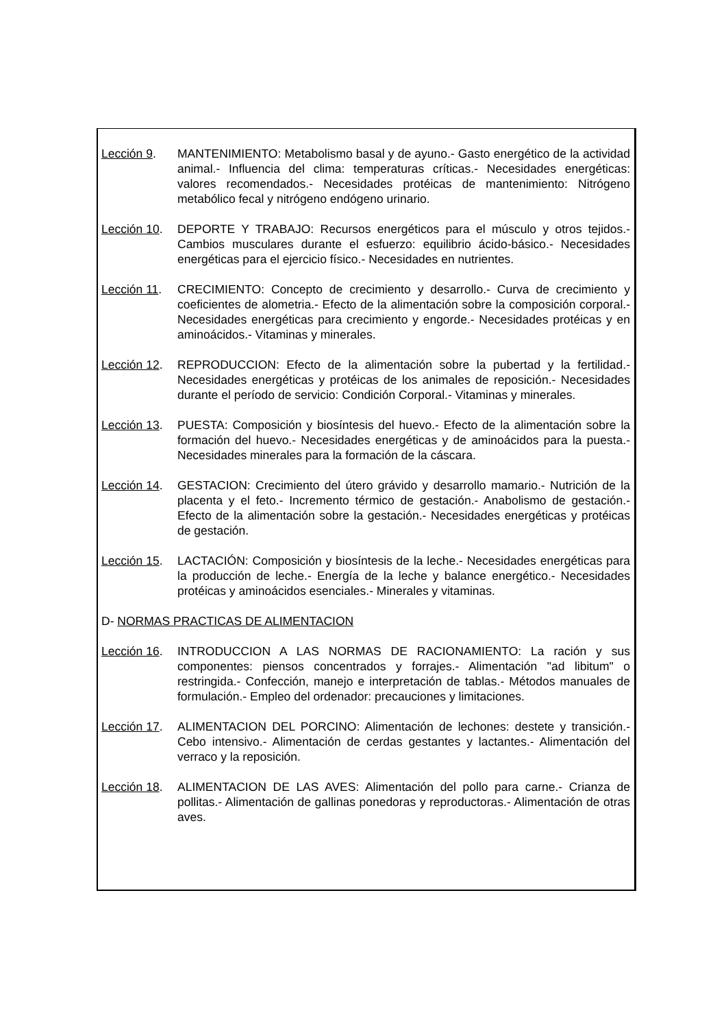Lección 9. MANTENIMIENTO: Metabolismo basal y de ayuno.- Gasto energético de la actividad animal.- Influencia del clima: temperaturas críticas.- Necesidades energéticas: valores recomendados.- Necesidades protéicas de mantenimiento: Nitrógeno metabólico fecal y nitrógeno endógeno urinario.
Lección 10.
DEPORTE Y TRABAJO: Recursos energéticos para el músculo y otros tejidos.- Cambios musculares durante el esfuerzo: equilibrio ácido-básico.- Necesidades energéticas para el ejercicio físico.- Necesidades en nutrientes.
Lección 11.
CRECIMIENTO: Concepto de crecimiento y desarrollo.- Curva de crecimiento y coeficientes de alometria.- Efecto de la alimentación sobre la composición corporal.- Necesidades energéticas para crecimiento y engorde.- Necesidades protéicas y en aminoácidos.- Vitaminas y minerales.
Lección 12.
REPRODUCCION: Efecto de la alimentación sobre la pubertad y la fertilidad.- Necesidades energéticas y protéicas de los animales de reposición.- Necesidades durante el período de servicio: Condición Corporal.- Vitaminas y minerales.
Lección 13.
PUESTA: Composición y biosíntesis del huevo.- Efecto de la alimentación sobre la formación del huevo.- Necesidades energéticas y de aminoácidos para la puesta.- Necesidades minerales para la formación de la cáscara.
Lección 14.
GESTACION: Crecimiento del útero grávido y desarrollo mamario.- Nutrición de la placenta y el feto.- Incremento térmico de gestación.- Anabolismo de gestación.- Efecto de la alimentación sobre la gestación.- Necesidades energéticas y protéicas de gestación.
Lección 15.
LACTACIÓN: Composición y biosíntesis de la leche.- Necesidades energéticas para la producción de leche.- Energía de la leche y balance energético.- Necesidades protéicas y aminoácidos esenciales.- Minerales y vitaminas.
D- NORMAS PRACTICAS DE ALIMENTACION
Lección 16.
INTRODUCCION A LAS NORMAS DE RACIONAMIENTO: La ración y sus componentes: piensos concentrados y forrajes.- Alimentación "ad libitum" o restringida.- Confección, manejo e interpretación de tablas.- Métodos manuales de formulación.- Empleo del ordenador: precauciones y limitaciones.
Lección 17.
ALIMENTACION DEL PORCINO: Alimentación de lechones: destete y transición.- Cebo intensivo.- Alimentación de cerdas gestantes y lactantes.- Alimentación del verraco y la reposición.
Lección 18.
ALIMENTACION DE LAS AVES: Alimentación del pollo para carne.- Crianza de pollitas.- Alimentación de gallinas ponedoras y reproductoras.- Alimentación de otras aves.